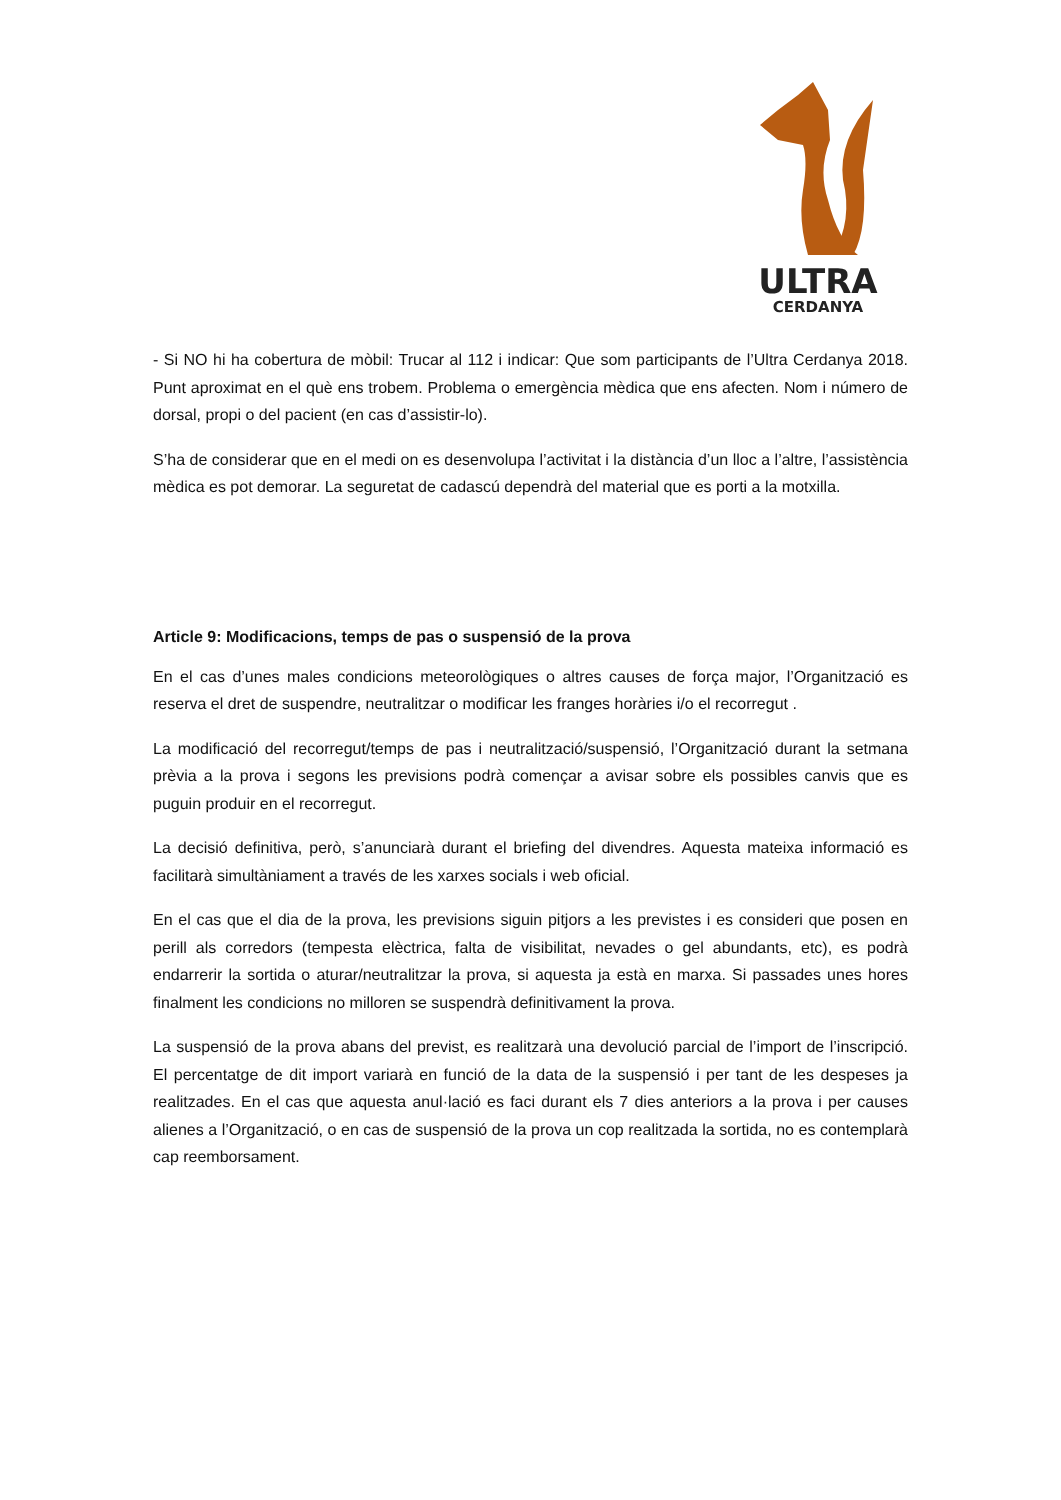ULTRA
CERDANYA
- Si NO hi ha cobertura de mòbil: Trucar al 112 i indicar: Que som participants de l’Ultra Cerdanya 2018. Punt aproximat en el què ens trobem. Problema o emergència mèdica que ens afecten. Nom i número de dorsal, propi o del pacient (en cas d’assistir-lo).
S’ha de considerar que en el medi on es desenvolupa l’activitat i la distància d’un lloc a l’altre, l’assistència mèdica es pot demorar. La seguretat de cadascú dependrà del material que es porti a la motxilla.
Article 9: Modificacions, temps de pas o suspensió de la prova
En el cas d’unes males condicions meteorològiques o altres causes de força major, l’Organització es reserva el dret de suspendre, neutralitzar o modificar les franges horàries i/o el recorregut .
La modificació del recorregut/temps de pas i neutralització/suspensió, l’Organització durant la setmana prèvia a la prova i segons les previsions podrà començar a avisar sobre els possibles canvis que es puguin produir en el recorregut.
La decisió definitiva, però, s’anunciarà durant el briefing del divendres. Aquesta mateixa informació es facilitarà simultàniament a través de les xarxes socials i web oficial.
En el cas que el dia de la prova, les previsions siguin pitjors a les previstes i es consideri que posen en perill als corredors (tempesta elèctrica, falta de visibilitat, nevades o gel abundants, etc), es podrà endarrerir la sortida o aturar/neutralitzar la prova, si aquesta ja està en marxa. Si passades unes hores finalment les condicions no milloren se suspendrà definitivament la prova.
La suspensió de la prova abans del previst, es realitzarà una devolució parcial de l’import de l’inscripció. El percentatge de dit import variarà en funció de la data de la suspensió i per tant de les despeses ja realitzades. En el cas que aquesta anul·lació es faci durant els 7 dies anteriors a la prova i per causes alienes a l’Organització, o en cas de suspensió de la prova un cop realitzada la sortida, no es contemplarà cap reemborsament.